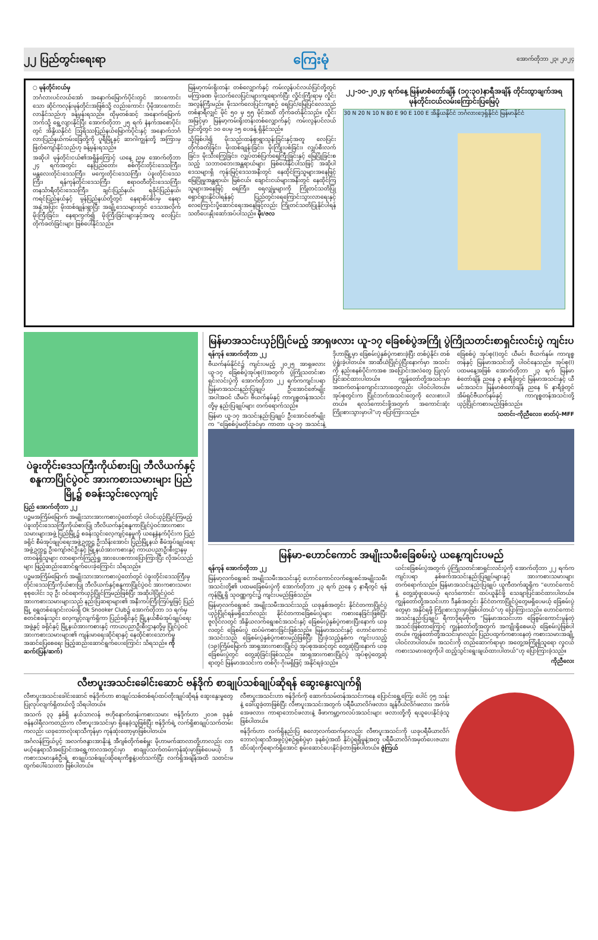၂၂ ပြည်တွင်းရေးရာ ကြေးမုံ အောက်တိုဘာ ၂၃၊ ၂၀၂၄
○ မုန်တိုင်းငယ်မှ
ဘင်္ဂလားပင်လယ်အော် အနောက်မြောက်ပိုင်းတွင် အားကောင်းသော ဆိုင်ကလုန်းမုန်တိုင်းအဖြစ်သို့ လည်းကောင်း ပိုမိုအားကောင်းလာနိုင်သည်ဟု ခန့်မှန်းရသည်။ ထိုမှတစ်ဆင့် အနောက်မြောက်ဘက်သို့ ရွေ့လျားနိုင်ပြီး အောက်တိုဘာ ၂၅ ရက် နံနက်အစောပိုင်းတွင် အိန္ဒိယနိုင်ငံ ဩရိဿပြည်နယ်မြောက်ပိုင်းနှင့် အနောက်ဘင်္ဂလားပြည်နယ်ကမ်းခြေတို့ကို ပူရီမြို့နှင့် ဆာဂါကျွန်းတို့ အကြားမှ ဖြတ်ကျော်နိုင်သည်ဟု ခန့်မှန်းရသည်။
အဆိုပါ မုန်တိုင်းငယ်၏အရှိန်ကြောင့် ယနေ့ ညမှ အောက်တိုဘာ ၂၄ ရက်အတွင်း နေပြည်တော်၊ စစ်ကိုင်းတိုင်းဒေသကြီး၊ မန္တလေးတိုင်းဒေသကြီး၊ မကွေးတိုင်းဒေသကြီး၊ ပဲခူးတိုင်းဒေသကြီး၊ ရန်ကုန်တိုင်းဒေသကြီး၊ ဧရာဝတီတိုင်းဒေသကြီး၊ တနင်္သာရီတိုင်းဒေသကြီး၊ ချင်းပြည်နယ်၊ ရခိုင်ပြည်နယ်၊ ကရင်ပြည်နယ်နှင့် မွန်ပြည်နယ်တို့တွင် နေရာစိပ်စိပ်မှ နေရာအနှံ့အပြား မိုးထစ်ချုန်းရွာပြီး အချို့ဒေသများတွင် ဒေသအလိုက်မိုးကြီးခြင်း၊ နေရာကွက်၍ မိုးကြီးခြင်းများနှင့်အတူ လေပြင်းတိုက်ခတ်ခြင်းများ ဖြစ်ပေါ်နိုင်သည်။
မြန်မာ့ကမ်းရိုးတန်း တစ်လျှောက်နှင့် ကမ်းလွန်ပင်လယ်ပြင်တို့တွင် မကြာခဏ မိုးသက်လေပြင်းများကျရောက်ပြီး လှိုင်းကြီးရာမှ လှိုင်းအလွန်ကြီးမည်။ မိုးသက်လေပြင်းကျစဉ် ရေပြင်/မြေပြင်လေသည် တစ်နာရီလျှင် မိုင် ၅၀ မှ ၅၅ မိုင်အထိ တိုက်ခတ်နိုင်သည်။ လှိုင်းအမြင့်မှာ မြန်မာ့ကမ်းရိုးတန်းတစ်လျှောက်နှင့် ကမ်းလွန်ပင်လယ်ပြင်တို့တွင် ၁၀ ပေမှ ၁၅ ပေခန့် ရှိနိုင်သည်။
သို့ဖြစ်ပါ၍ မိုးသည်းထန်စွာရွာသွန်းခြင်းနှင့်အတူ လေပြင်းတိုက်ခတ်ခြင်း၊ မိုးထစ်ချုန်းခြင်း၊ မိုးကြိုးပစ်ခြင်း၊ လျှပ်စီးလက်ခြင်း၊ မိုးသီးကြွေခြင်း၊ လျှပ်တစ်ပြက်ရေကြီးခြင်းနှင့် မြေပြိုခြင်းစသည့် သဘာဝဘေးအန္တရာယ်များ ဖြစ်ပေါ်နိုင်ပါသဖြင့် အဆိုပါဒေသများရှိ ကုန်းမြင့်ဒေသအနီးတွင် နေထိုင်ကြသူများအနေဖြင့် မြေပြိုမှုအန္တရာယ်၊ မြစ်ငယ်၊ ချောင်းငယ်များအနီးတွင် နေထိုင်ကြသူများအနေဖြင့် ရေကြီး၊ ရေလျှံမှုများကို ကြိုတင်သတိပြု ရှောင်ရှားနိုင်ပါရန်နှင့် ပြည်တွင်းရေကြောင်းသွားလာရေးနှင့် လေကြောင်းပို့ဆောင်ရေးအနေဖြင့်လည်း ကြိုတင်သတိပြုနိုင်ပါရန် သတိပေးနှိုးဆော်အပ်ပါသည်။ မိုး/ဇလ
၂၂-၁၀-၂၀၂၄ ရက်နေ့ မြန်မာစံတော်ချိန် (၁၇:၃၀)နာရီအချိန် တိုင်းထွာချက်အရ မုန်တိုင်းငယ်လမ်းကြောင်းပြမြေပုံ
30 N 20 N 10 N 80 E 90 E 100 E အိန္ဒိယနိုင်ငံ ဘင်္ဂလားဒေ့ရှ်နိုင်ငံ မြန်မာနိုင်ငံ
ပဲခူးတိုင်းဒေသကြီးကိုယ်စားပြု ဘီလိယက်နှင့် စနူကာပြိုင်ပွဲဝင် အားကစားသမားများ ပြည်မြို့၌ စခန်းသွင်းလေ့ကျင့်
ပြည် အောက်တိုဘာ ၂၂
ပဉ္စမအကြိမ်မြောက် အမျိုးသားအားကစားပွဲတော်တွင် ပါဝင်ယှဉ်ပြိုင်ကြမည့် ပဲခူးတိုင်းဒေသကြီးကိုယ်စားပြု ဘီလိယက်နှင့်စနူကာပြိုင်ပွဲဝင်အားကစားသမားများအဖွဲ့ ပြည်မြို့၌ စခန်းသွင်းလေ့ကျင့်နေမှုကို ယနေ့နံနက်ပိုင်းက ပြည်ခရိုင် စီမံအုပ်ချုပ်ရေးအဖွဲ့ဥက္ကဋ္ဌ ဦးသိန်းအောင်၊ ပြည်မြို့နယ် စီမံအုပ်ချုပ်ရေးအဖွဲ့ဥက္ကဋ္ဌ ဦးကျော်ဇင်ဦးနှင့် မြို့နယ်အားကစားနှင့် ကာယပညာဦးစီးဌာနမှ တာဝန်ရှိသူများ လာရောက်ကြည့်ရှု အားပေးစကားပြောကြားပြီး လိုအပ်သည်များ ဖြည့်ဆည်းဆောင်ရွက်ပေးခဲ့ကြောင်း သိရသည်။
ပဉ္စမအကြိမ်မြောက် အမျိုးသားအားကစားပွဲတော်တွင် ပဲခူးတိုင်းဒေသကြီးမှ တိုင်းဒေသကြီးကိုယ်စားပြု ဘီလိယက်နှင့်စနူကာပြိုင်ပွဲဝင် အားကစားသမား စုစုပေါင်း ၁၃ ဦး ဝင်ရောက်ယှဉ်ပြိုင်ကြမည်ဖြစ်ပြီး အဆိုပါပြိုင်ပွဲဝင်အားကစားသမားများသည် နည်းပြဆရာများ၏ အနီးကပ်ကြီးကြပ်မှုဖြင့် ပြည်မြို့ ရွှေတစ်ချောင်းလမ်းရှိ Ok Snooker Club၌ အောက်တိုဘာ ၁၁ ရက်မှ စတင်စခန်းသွင်း လေ့ကျင့်လျက်ရှိကာ ပြည်ခရိုင်နှင့် မြို့နယ်စီမံအုပ်ချုပ်ရေးအဖွဲ့နှင့် ခရိုင်နှင့် မြို့နယ်အားကစားနှင့် ကာယပညာဦးစီးဌာနတို့မှ ပြိုင်ပွဲဝင်အားကစားသမားများ၏ ကျန်းမာရေးဆိုင်ရာနှင့် နေထိုင်စားသောက်မှု အဆင်ပြေစေရေး ဖြည့်ဆည်းဆောင်ရွက်ပေးကြောင်း သိရသည်။ ကိုဆက်(ပြန်/ဆက်)
မြန်မာအသင်းယှဉ်ပြိုင်မည့် အာရှဖလား ယူ-၁၇ ခြေစစ်ပွဲအကြို ပွဲကြိုသတင်းစာရှင်းလင်းပွဲ ကျင်းပ
ရန်ကုန် အောက်တိုဘာ ၂၂
ဗီယက်နမ်နိုင်ငံ၌ ကျင်းပမည့် ၂၀၂၅ အာရှဖလား ယူ-၁၇ ခြေစစ်ပွဲအုပ်စု(I)အတွက် ပွဲကြိုသတင်းစာရှင်းလင်းပွဲကို အောက်တိုဘာ ၂၂ ရက်ကကျင်းပရာ မြန်မာအသင်းနည်းပြချုပ် ဦးအောင်ဇော်မျိုးအပါအဝင် ယီမင်၊ ဗီယက်နမ်နှင့် ကာဂျစ္စတန်အသင်းတို့မှ နည်းပြချုပ်များ တက်ရောက်သည်။
မြန်မာ ယူ-၁၇ အသင်းနည်းပြချုပ် ဦးအောင်ဇော်မျိုးက “ခြေစစ်ပွဲမတိုင်ခင်မှာ ကာတာ ယူ-၁၇ အသင်းနဲ့ ဒိုဟာမြို့မှာ ခြေစမ်းပွဲနှစ်ပွဲကစားခဲ့ပြီး တစ်ပွဲနိုင်၊ တစ်ပွဲရှုံးခဲ့ပါတယ်။ အာဆီယံပြိုင်ပွဲပြီးနောက်မှာ အသင်းကို နည်းစနစ်ပိုင်းကအစ အပြောင်းအလဲတွေ ပြုလုပ်ပြင်ဆင်ထားပါတယ်။ ကျွန်တော်တို့အသင်းမှာ အထက်တန်းကျောင်းသားတွေလည်း ပါဝင်ပါတယ်။ အုပ်စုတွင်းက ပြိုင်ဘက်အသင်းတွေကို လေးစားပါတယ်။ ရလဒ်ကောင်းဖို့အတွက် အကောင်းဆုံး ကြိုးစားသွားမှာပါ”ဟု ပြောကြားသည်။
ခြေစစ်ပွဲ အုပ်စု(I)တွင် ယီမင်၊ ဗီယက်နမ်၊ ကာဂျစ္စတန်နှင့် မြန်မာအသင်းတို့ ပါဝင်နေသည်။ အုပ်စု(I) ပထမနေ့အဖြစ် အောက်တိုဘာ ၂၃ ရက် မြန်မာစံတော်ချိန် ညနေ ၃ နာရီခွဲတွင် မြန်မာအသင်းနှင့် ယီမင်အသင်း၊ မြန်မာစံတော်ချိန် ညနေ ၆ နာရီခွဲတွင် အိမ်ရှင်ဗီယက်နမ်နှင့် ကာဂျစ္စတန်အသင်းတို့ ယှဉ်ပြိုင်ကစားမည်ဖြစ်သည်။
သတင်း-ကိုညီလေး၊ ဓာတ်ပုံ-MFF
မြန်မာ-ဟောင်ကောင် အမျိုးသမီးခြေစမ်းပွဲ ယနေ့ကျင်းပမည်
ရန်ကုန် အောက်တိုဘာ ၂၂
မြန်မာ့လက်ရွေးစင် အမျိုးသမီးအသင်းနှင့် ဟောင်ကောင်လက်ရွေးစင်အမျိုးသမီးအသင်းတို့၏ ပထမခြေစမ်းပွဲကို အောက်တိုဘာ ၂၃ ရက် ညနေ ၄ နာရီတွင် ရန်ကုန်မြို့ရှိ သုဝဏ္ဏကွင်း၌ ကျင်းပမည်ဖြစ်သည်။
မြန်မာ့လက်ရွေးစင် အမျိုးသမီးအသင်းသည် ယခုနှစ်အတွင်း နိုင်ငံတကာပြိုင်ပွဲယှဉ်ပြိုင်ရန်မရှိသော်လည်း နိုင်ငံတကာခြေစမ်းပွဲများ ကစားနေခြင်းဖြစ်ပြီး ဇူလိုင်လတွင် အိန္ဒိယလက်ရွေးစင်အသင်းနှင့် ခြေစမ်းပွဲနှစ်ပွဲကစားပြီးနောက် ယခုလတွင် ခြေစမ်းပွဲ ထပ်မံကစားခြင်းဖြစ်သည်။ မြန်မာအသင်းနှင့် ဟောင်ကောင်အသင်းသည် ခြေစမ်းပွဲနှစ်ပွဲကစားမည်ဖြစ်ပြီး ပြီးခဲ့သည့်နှစ်က ကျင်းပသည့် (၁၉)ကြိမ်မြောက် အာရှအားကစားပြိုင်ပွဲ အုပ်စုအဆင့်တွင် တွေ့ဆုံပြီးနောက် ယခုခြေစမ်းပွဲတွင် တွေ့ဆုံခြင်းဖြစ်သည်။ အာရှအားကစားပြိုင်ပွဲ အုပ်စုပွဲတွေ့ဆုံရာတွင် မြန်မာအသင်းက တစ်ဂိုး-ဂိုးမရှိဖြင့် အနိုင်ရခဲ့သည်။
ယင်းခြေစမ်းပွဲအတွက် ပွဲကြိုသတင်းစာရှင်းလင်းပွဲကို အောက်တိုဘာ ၂၂ ရက်က ကျင်းပရာ နှစ်ဖက်အသင်းနည်းပြချုပ်များနှင့် အားကစားသမားများ တက်ရောက်သည်။ မြန်မာအသင်းနည်းပြချုပ် ယူကီတက်ဆူရိုက “ဟောင်ကောင်နဲ့ တွေ့ဆုံဖူးပေမယ့် ရလဒ်ကောင်း ထပ်ယူနိုင်ဖို့ သေချာပြင်ဆင်ထားပါတယ်။ ကျွန်တော်တို့အသင်းဟာ ဒီနှစ်အတွင်း နိုင်ငံတကာပြိုင်ပွဲတွေမရှိပေမယ့် ခြေစမ်းပွဲတွေမှာ အနိုင်ရဖို့ ကြိုးစားသွားမှာဖြစ်ပါတယ်”ဟု ပြောကြားသည်။ ဟောင်ကောင်အသင်းနည်းပြချုပ် ရီကာဒိုရမ်ဗိုက “မြန်မာအသင်းဟာ ခြေစွမ်းကောင်းမွန်တဲ့အသင်းဖြစ်တာကြောင့် ကျွန်တော်တို့အတွက် အကျိုးရှိစေမယ့် ခြေစမ်းပွဲဖြစ်ပါတယ်။ ကျွန်တော်တို့အသင်းမှာလည်း ပြည်ပထွက်ကစားနေတဲ့ ကစားသမားအချို့ပါဝင်လာပါတယ်။ အသင်းကို တည်ဆောက်ရာမှာ အတွေ့အကြုံရှိသူရော လူငယ်ကစားသမားတွေကိုပါ ထည့်သွင်းရွေးချယ်ထားပါတယ်”ဟု ပြောကြားခဲ့သည်။
ကိုညီလေး
လီဗာပူးအသင်းခေါင်းဆောင် ဗန်ဒိုက် စာချုပ်သစ်ချုပ်ဆိုရန် ဆွေးနွေးလျက်ရှိ
လီဗာပူးအသင်းခေါင်းဆောင် ဗန်ဒိုက်ဟာ စာချုပ်သစ်တစ်ရပ်ထပ်တိုးချုပ်ဆိုရန် ဆွေးနွေးမှုတွေပြုလုပ်လျက်ရှိတယ်လို့ သိရပါတယ်။
အသက် ၃၃ နှစ်ရှိ နယ်သာလန် ဗဟိုနောက်တန်းကစားသမား ဗန်ဒိုက်ဟာ ၂၀၁၈ ခုနှစ် ဇန်နဝါရီလကတည်းက လီဗာပူးအသင်းမှာ ရှိနေခဲ့သူဖြစ်ပြီး ဗန်ဒိုက်ရဲ့ လက်ရှိစာချုပ်သက်တမ်းကလည်း ယခုဘောလုံးရာသီကုန်မှာ ကုန်ဆုံးတော့မှာဖြစ်ပါတယ်။
အင်္ဂလန်ကြယ်ပွင့် အလက်ဇန္ဒားအာနိုးနဲ့ အီဂျစ်တိုက်စစ်မှူး မိုဟာမက်ဆာလာတို့ဟာလည်း လာမယ့်နွေရာသီအပြောင်းအရွှေ့ကာလအတွင်းမှာ စာချုပ်သက်တမ်းကုန်ဆုံးမှာဖြစ်ပေမယ့် ဒီကစားသမားနှစ်ဦးရဲ့ စာချုပ်သစ်ချုပ်ဆိုရေးကိစ္စနဲ့ပတ်သက်ပြီး လက်ရှိအချိန်အထိ သတင်းမထွက်ပေါ်သေးတာ ဖြစ်ပါတယ်။
လီဗာပူးအသင်းဟာ ဗန်ဒိုက်ကို ဆောက်သမ်တန်အသင်းကနေ ပြောင်းရွှေ့ကြေး ပေါင် ၇၅ သန်းနဲ့ ခေါ်ယူခဲ့တာဖြစ်ပြီး လီဗာပူးအသင်းအတွက် ပရီမီယာလိဂ်ဖလား၊ ချန်ပီယံလိဂ်ဖလား၊ အက်ဖ်အေဖလား၊ ကာရာဘောင်ဖလားနဲ့ ဖီဖာကမ္ဘာ့ကလပ်အသင်းများ ဖလားတို့ကို ရယူပေးနိုင်ခဲ့သူဖြစ်ပါတယ်။
ဗန်ဒိုက်ဟာ လက်ရှိနည်းပြ စလော့လက်ထက်မှာလည်း လီဗာပူးအသင်းကို ယခုပရီမီယာလိဂ် ဘောလုံးရာသီအဖွင့်ပွဲစဉ်ရှစ်ပွဲမှာ ခုနစ်ပွဲအထိ နိုင်ပွဲရရှိမှုနဲ့အတူ ပရီမီယာလိဂ်အမှတ်ပေးဇယား ထိပ်ဆုံးကိုရောက်ရှိအောင် စွမ်းဆောင်ပေးနိုင်ခဲ့တာဖြစ်ပါတယ်။ ဇွဲကြယ်